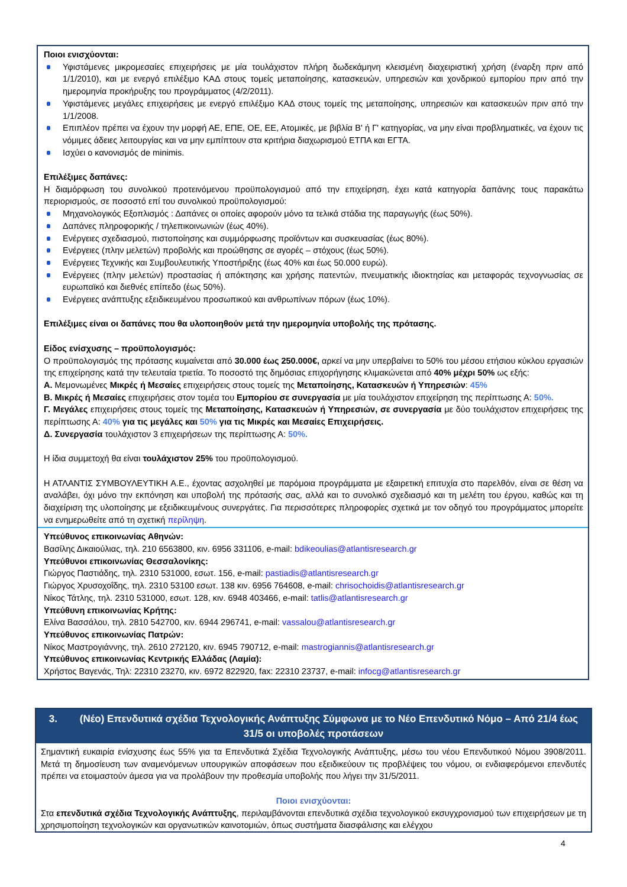Ποιοι ενισχύονται:
Υφιστάμενες μικρομεσαίες επιχειρήσεις με μία τουλάχιστον πλήρη δωδεκάμηνη κλεισμένη διαχειριστική χρήση (έναρξη πριν από 1/1/2010), και με ενεργό επιλέξιμο ΚΑΔ στους τομείς μεταποίησης, κατασκευών, υπηρεσιών και χονδρικού εμπορίου πριν από την ημερομηνία προκήρυξης του προγράμματος (4/2/2011).
Υφιστάμενες μεγάλες επιχειρήσεις με ενεργό επιλέξιμο ΚΑΔ στους τομείς της μεταποίησης, υπηρεσιών και κατασκευών πριν από την 1/1/2008.
Επιπλέον πρέπει να έχουν την μορφή ΑΕ, ΕΠΕ, ΟΕ, ΕΕ, Ατομικές, με βιβλία Β' ή Γ' κατηγορίας, να μην είναι προβληματικές, να έχουν τις νόμιμες άδειες λειτουργίας και να μην εμπίπτουν στα κριτήρια διαχωρισμού ΕΤΠΑ και ΕΓΤΑ.
Ισχύει ο κανονισμός de minimis.
Επιλέξιμες δαπάνες:
Η διαμόρφωση του συνολικού προτεινόμενου προϋπολογισμού από την επιχείρηση, έχει κατά κατηγορία δαπάνης τους παρακάτω περιορισμούς, σε ποσοστό επί του συνολικού προϋπολογισμού:
Μηχανολογικός Εξοπλισμός : Δαπάνες οι οποίες αφορούν μόνο τα τελικά στάδια της παραγωγής (έως 50%).
Δαπάνες πληροφορικής / τηλεπικοινωνιών (έως 40%).
Ενέργειες σχεδιασμού, πιστοποίησης και συμμόρφωσης προϊόντων και συσκευασίας (έως 80%).
Ενέργειες (πλην μελετών) προβολής και προώθησης σε αγορές – στόχους (έως 50%).
Ενέργειες Τεχνικής και Συμβουλευτικής Υποστήριξης (έως 40% και έως 50.000 ευρώ).
Ενέργειες (πλην μελετών) προστασίας ή απόκτησης και χρήσης πατεντών, πνευματικής ιδιοκτησίας και μεταφοράς τεχνογνωσίας σε ευρωπαϊκό και διεθνές επίπεδο (έως 50%).
Ενέργειες ανάπτυξης εξειδικευμένου προσωπικού και ανθρωπίνων πόρων (έως 10%).
Επιλέξιμες είναι οι δαπάνες που θα υλοποιηθούν μετά την ημερομηνία υποβολής της πρότασης.
Είδος ενίσχυσης – προϋπολογισμός:
Ο προϋπολογισμός της πρότασης κυμαίνεται από 30.000 έως 250.000€, αρκεί να μην υπερβαίνει το 50% του μέσου ετήσιου κύκλου εργασιών της επιχείρησης κατά την τελευταία τριετία. Το ποσοστό της δημόσιας επιχορήγησης κλιμακώνεται από 40% μέχρι 50% ως εξής:
Α. Μεμονωμένες Μικρές ή Μεσαίες επιχειρήσεις στους τομείς της Μεταποίησης, Κατασκευών ή Υπηρεσιών: 45%
Β. Μικρές ή Μεσαίες επιχειρήσεις στον τομέα του Εμπορίου σε συνεργασία με μία τουλάχιστον επιχείρηση της περίπτωσης Α: 50%.
Γ. Μεγάλες επιχειρήσεις στους τομείς της Μεταποίησης, Κατασκευών ή Υπηρεσιών, σε συνεργασία με δύο τουλάχιστον επιχειρήσεις της περίπτωσης Α: 40% για τις μεγάλες και 50% για τις Μικρές και Μεσαίες Επιχειρήσεις.
Δ. Συνεργασία τουλάχιστον 3 επιχειρήσεων της περίπτωσης Α: 50%.
Η ίδια συμμετοχή θα είναι τουλάχιστον 25% του προϋπολογισμού.
Η ΑΤΛΑΝΤΙΣ ΣΥΜΒΟΥΛΕΥΤΙΚΗ Α.Ε., έχοντας ασχοληθεί με παρόμοια προγράμματα με εξαιρετική επιτυχία στο παρελθόν, είναι σε θέση να αναλάβει, όχι μόνο την εκπόνηση και υποβολή της πρότασής σας, αλλά και το συνολικό σχεδιασμό και τη μελέτη του έργου, καθώς και τη διαχείριση της υλοποίησης με εξειδικευμένους συνεργάτες. Για περισσότερες πληροφορίες σχετικά με τον οδηγό του προγράμματος μπορείτε να ενημερωθείτε από τη σχετική περίληψη.
Υπεύθυνος επικοινωνίας Αθηνών:
Βασίλης Δικαιούλιας, τηλ. 210 6563800, κιν. 6956 331106, e-mail: bdikeoulias@atlantisresearch.gr
Υπεύθυνοι επικοινωνίας Θεσσαλονίκης:
Γιώργος Παστιάδης, τηλ. 2310 531000, εσωτ. 156, e-mail: pastiadis@atlantisresearch.gr
Γιώργος Χρυσοχοΐδης, τηλ. 2310 53100 εσωτ. 138 κιν. 6956 764608, e-mail: chrisochoidis@atlantisresearch.gr
Νίκος Τάτλης, τηλ. 2310 531000, εσωτ. 128, κιν. 6948 403466, e-mail: tatlis@atlantisresearch.gr
Υπεύθυνη επικοινωνίας Κρήτης:
Ελίνα Βασσάλου, τηλ. 2810 542700, κιν. 6944 296741, e-mail: vassalou@atlantisresearch.gr
Υπεύθυνος επικοινωνίας Πατρών:
Νίκος Μαστρογιάννης, τηλ. 2610 272120, κιν. 6945 790712, e-mail: mastrogiannis@atlantisresearch.gr
Υπεύθυνος επικοινωνίας Κεντρικής Ελλάδας (Λαμία):
Χρήστος Βαγενάς, Τηλ: 22310 23270, κιν. 6972 822920, fax: 22310 23737, e-mail: infocg@atlantisresearch.gr
3. (Νέο) Επενδυτικά σχέδια Τεχνολογικής Ανάπτυξης Σύμφωνα με το Νέο Επενδυτικό Νόμο – Από 21/4 έως 31/5 οι υποβολές προτάσεων
Σημαντική ευκαιρία ενίσχυσης έως 55% για τα Επενδυτικά Σχέδια Τεχνολογικής Ανάπτυξης, μέσω του νέου Επενδυτικού Νόμου 3908/2011. Μετά τη δημοσίευση των αναμενόμενων υπουργικών αποφάσεων που εξειδικεύουν τις προβλέψεις του νόμου, οι ενδιαφερόμενοι επενδυτές πρέπει να ετοιμαστούν άμεσα για να προλάβουν την προθεσμία υποβολής που λήγει την 31/5/2011.
Ποιοι ενισχύονται:
Στα επενδυτικά σχέδια Τεχνολογικής Ανάπτυξης, περιλαμβάνονται επενδυτικά σχέδια τεχνολογικού εκσυγχρονισμού των επιχειρήσεων με τη χρησιμοποίηση τεχνολογικών και οργανωτικών καινοτομιών, όπως συστήματα διασφάλισης και ελέγχου
4